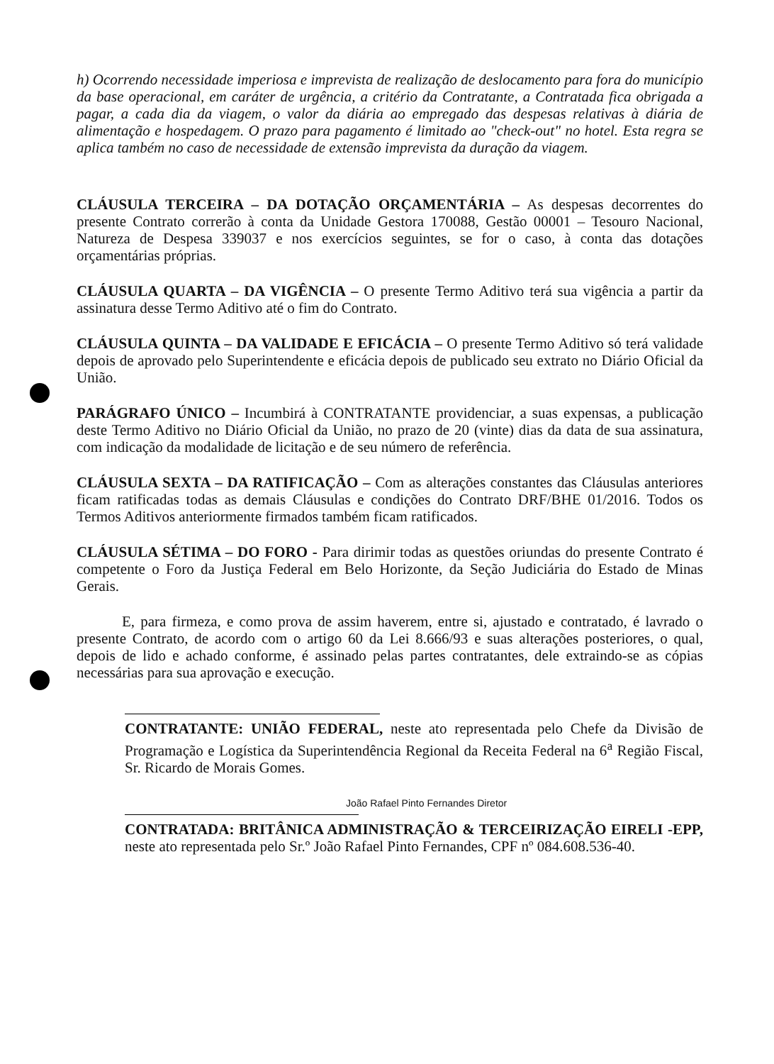h) Ocorrendo necessidade imperiosa e imprevista de realização de deslocamento para fora do município da base operacional, em caráter de urgência, a critério da Contratante, a Contratada fica obrigada a pagar, a cada dia da viagem, o valor da diária ao empregado das despesas relativas à diária de alimentação e hospedagem. O prazo para pagamento é limitado ao "check-out" no hotel. Esta regra se aplica também no caso de necessidade de extensão imprevista da duração da viagem.
CLÁUSULA TERCEIRA – DA DOTAÇÃO ORÇAMENTÁRIA – As despesas decorrentes do presente Contrato correrão à conta da Unidade Gestora 170088, Gestão 00001 – Tesouro Nacional, Natureza de Despesa 339037 e nos exercícios seguintes, se for o caso, à conta das dotações orçamentárias próprias.
CLÁUSULA QUARTA – DA VIGÊNCIA – O presente Termo Aditivo terá sua vigência a partir da assinatura desse Termo Aditivo até o fim do Contrato.
CLÁUSULA QUINTA – DA VALIDADE E EFICÁCIA – O presente Termo Aditivo só terá validade depois de aprovado pelo Superintendente e eficácia depois de publicado seu extrato no Diário Oficial da União.
PARÁGRAFO ÚNICO – Incumbirá à CONTRATANTE providenciar, a suas expensas, a publicação deste Termo Aditivo no Diário Oficial da União, no prazo de 20 (vinte) dias da data de sua assinatura, com indicação da modalidade de licitação e de seu número de referência.
CLÁUSULA SEXTA – DA RATIFICAÇÃO – Com as alterações constantes das Cláusulas anteriores ficam ratificadas todas as demais Cláusulas e condições do Contrato DRF/BHE 01/2016. Todos os Termos Aditivos anteriormente firmados também ficam ratificados.
CLÁUSULA SÉTIMA – DO FORO - Para dirimir todas as questões oriundas do presente Contrato é competente o Foro da Justiça Federal em Belo Horizonte, da Seção Judiciária do Estado de Minas Gerais.
E, para firmeza, e como prova de assim haverem, entre si, ajustado e contratado, é lavrado o presente Contrato, de acordo com o artigo 60 da Lei 8.666/93 e suas alterações posteriores, o qual, depois de lido e achado conforme, é assinado pelas partes contratantes, dele extraindo-se as cópias necessárias para sua aprovação e execução.
CONTRATANTE: UNIÃO FEDERAL, neste ato representada pelo Chefe da Divisão de Programação e Logística da Superintendência Regional da Receita Federal na 6<sup>a</sup> Região Fiscal, Sr. Ricardo de Morais Gomes.
João Rafael Pinto Fernandes Diretor
CONTRATADA: BRITÂNICA ADMINISTRAÇÃO & TERCEIRIZAÇÃO EIRELI -EPP, neste ato representada pelo Sr.º João Rafael Pinto Fernandes, CPF nº 084.608.536-40.